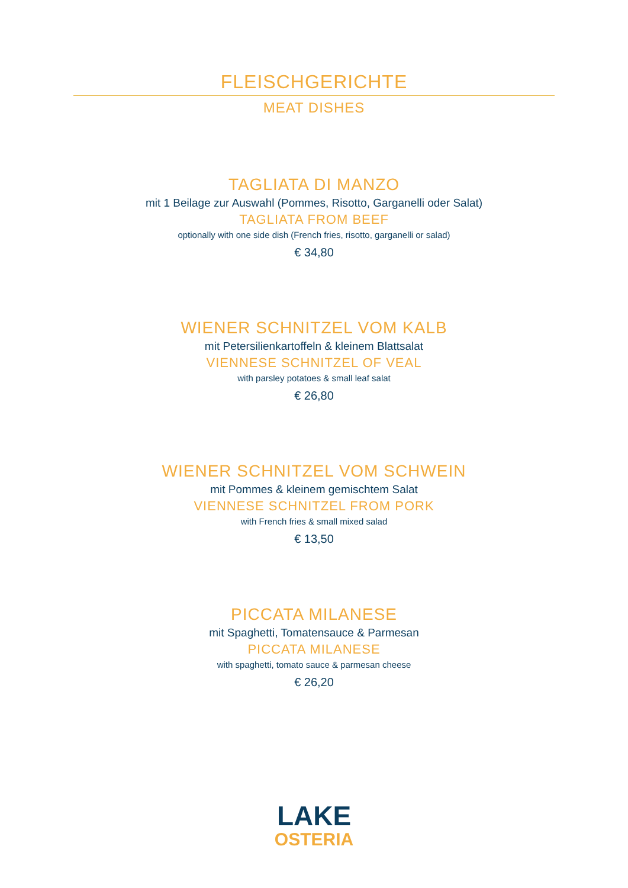FLEISCHGERICHTE
MEAT DISHES
TAGLIATA DI MANZO
mit 1 Beilage zur Auswahl (Pommes, Risotto, Garganelli oder Salat)
TAGLIATA FROM BEEF
optionally with one side dish (French fries, risotto, garganelli or salad)
€ 34,80
WIENER SCHNITZEL VOM KALB
mit Petersilienkartoffeln & kleinem Blattsalat
VIENNESE SCHNITZEL OF VEAL
with parsley potatoes & small leaf salat
€ 26,80
WIENER SCHNITZEL VOM SCHWEIN
mit Pommes & kleinem gemischtem Salat
VIENNESE SCHNITZEL FROM PORK
with French fries & small mixed salad
€ 13,50
PICCATA MILANESE
mit Spaghetti, Tomatensauce & Parmesan
PICCATA MILANESE
with spaghetti, tomato sauce & parmesan cheese
€ 26,20
LAKE
OSTERIA